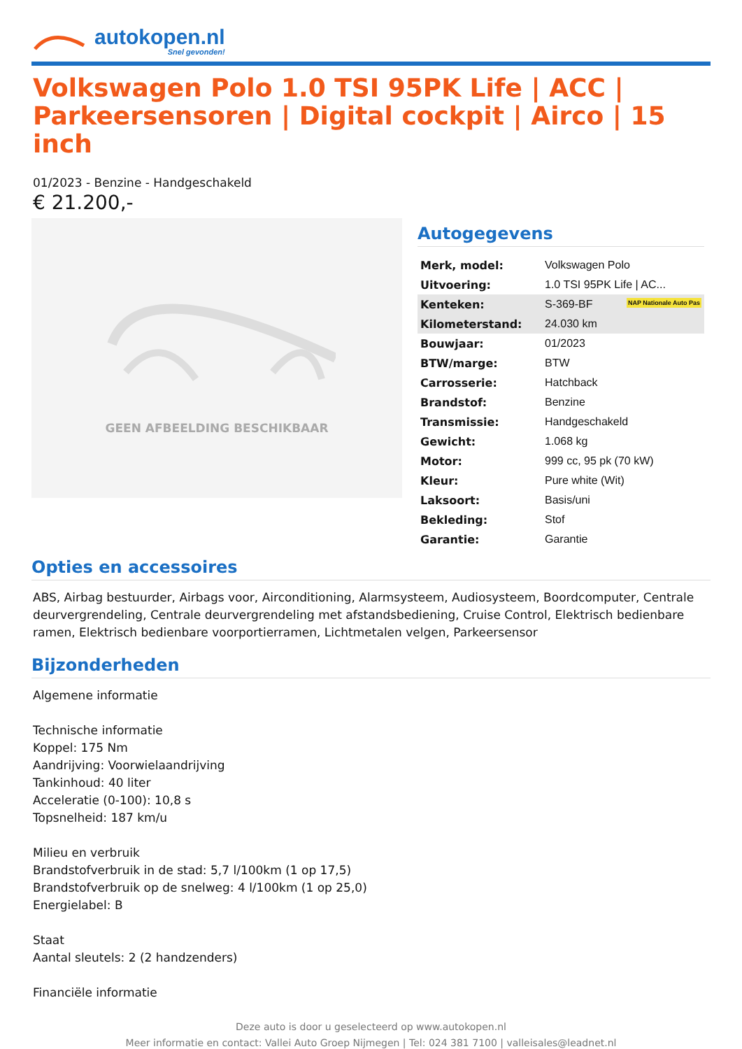autokopen.nl
Snel gevonden!
Volkswagen Polo 1.0 TSI 95PK Life | ACC | Parkeersensoren | Digital cockpit | Airco | 15 inch
01/2023 - Benzine - Handgeschakeld
€ 21.200,-
GEEN AFBEELDING BESCHIKBAAR
Autogegevens
| Merk, model: | Volkswagen Polo |
| Uitvoering: | 1.0 TSI 95PK Life / AC... |
| Kenteken: | S-369-BF NAP Nationale Auto Pas |
| Kilometerstand: | 24.030 km |
| Bouwjaar: | 01/2023 |
| BTW/marge: | BTW |
| Carrosserie: | Hatchback |
| Brandstof: | Benzine |
| Transmissie: | Handgeschakeld |
| Gewicht: | 1.068 kg |
| Motor: | 999 cc, 95 pk (70 kW) |
| Kleur: | Pure white (Wit) |
| Laksoort: | Basis/uni |
| Bekleding: | Stof |
| Garantie: | Garantie |
Opties en accessoires
ABS, Airbag bestuurder, Airbags voor, Airconditioning, Alarmsysteem, Audiosysteem, Boordcomputer, Centrale deurvergrendeling, Centrale deurvergrendeling met afstandsbediening, Cruise Control, Elektrisch bedienbare ramen, Elektrisch bedienbare voorportierramen, Lichtmetalen velgen, Parkeersensor
Bijzonderheden
Algemene informatie
Technische informatie
Koppel: 175 Nm
Aandrijving: Voorwielaandrijving
Tankinhoud: 40 liter
Acceleratie (0-100): 10,8 s
Topsnelheid: 187 km/u
Milieu en verbruik
Brandstofverbruik in de stad: 5,7 l/100km (1 op 17,5)
Brandstofverbruik op de snelweg: 4 l/100km (1 op 25,0)
Energielabel: B
Staat
Aantal sleutels: 2 (2 handzenders)
Financiële informatie
Deze auto is door u geselecteerd op www.autokopen.nl
Meer informatie en contact: Vallei Auto Groep Nijmegen | Tel: 024 381 7100 | valleisales@leadnet.nl